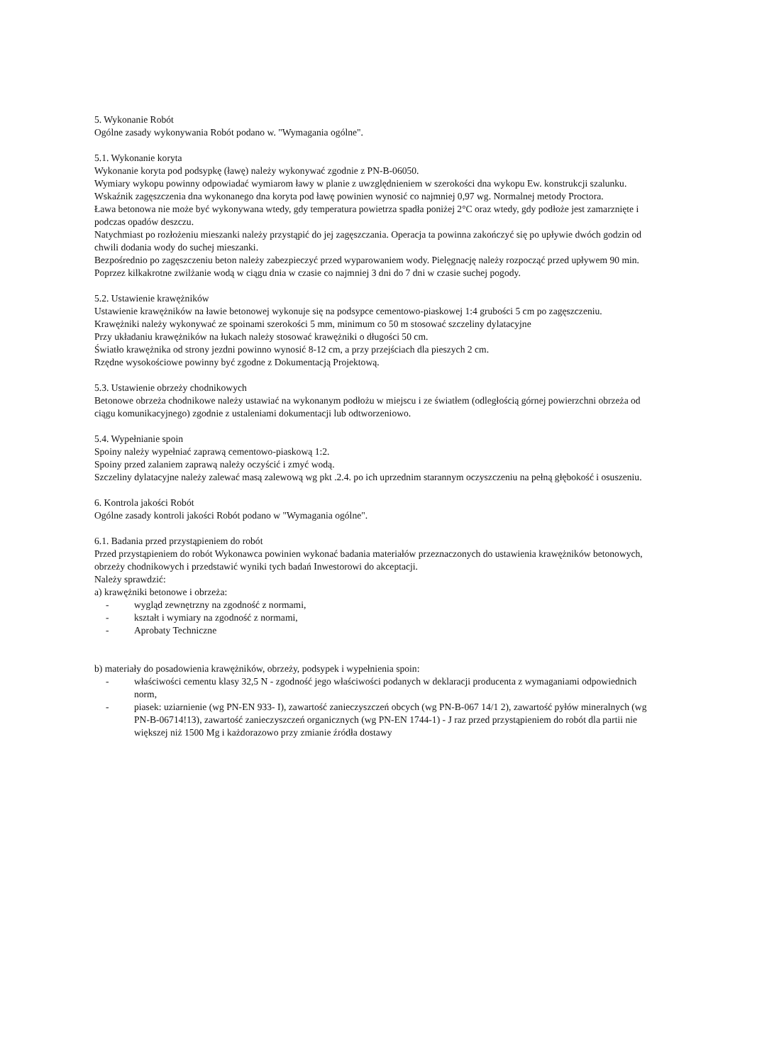5. Wykonanie Robót
Ogólne zasady wykonywania Robót podano w. "Wymagania ogólne".
5.1. Wykonanie koryta
Wykonanie koryta pod podsypkę (ławę) należy wykonywać zgodnie z PN-B-06050.
Wymiary wykopu powinny odpowiadać wymiarom ławy w planie z uwzględnieniem w szerokości dna wykopu Ew. konstrukcji szalunku. Wskaźnik zagęszczenia dna wykonanego dna koryta pod ławę powinien wynosić co najmniej 0,97 wg. Normalnej metody Proctora.
Ława betonowa nie może być wykonywana wtedy, gdy temperatura powietrza spadła poniżej 2°C oraz wtedy, gdy podłoże jest zamarznięte i podczas opadów deszczu.
Natychmiast po rozłożeniu mieszanki należy przystąpić do jej zagęszczania. Operacja ta powinna zakończyć się po upływie dwóch godzin od chwili dodania wody do suchej mieszanki.
Bezpośrednio po zagęszczeniu beton należy zabezpieczyć przed wyparowaniem wody. Pielęgnację należy rozpocząć przed upływem 90 min. Poprzez kilkakrotne zwilżanie wodą w ciągu dnia w czasie co najmniej 3 dni do 7 dni w czasie suchej pogody.
5.2. Ustawienie krawężników
Ustawienie krawężników na ławie betonowej wykonuje się na podsypce cementowo-piaskowej 1:4 grubości 5 cm po zagęszczeniu.
Krawężniki należy wykonywać ze spoinami szerokości 5 mm, minimum co 50 m stosować szczeliny dylatacyjne
Przy układaniu krawężników na łukach należy stosować krawężniki o długości 50 cm.
Światło krawężnika od strony jezdni powinno wynosić 8-12 cm, a przy przejściach dla pieszych 2 cm.
Rzędne wysokościowe powinny być zgodne z Dokumentacją Projektową.
5.3. Ustawienie obrzeży chodnikowych
Betonowe obrzeża chodnikowe należy ustawiać na wykonanym podłożu w miejscu i ze światłem (odległością górnej powierzchni obrzeża od ciągu komunikacyjnego) zgodnie z ustaleniami dokumentacji lub odtworzeniowo.
5.4. Wypełnianie spoin
Spoiny należy wypełniać zaprawą cementowo-piaskową 1:2.
Spoiny przed zalaniem zaprawą należy oczyścić i zmyć wodą.
Szczeliny dylatacyjne należy zalewać masą zalewową wg pkt .2.4. po ich uprzednim starannym oczyszczeniu na pełną głębokość i osuszeniu.
6. Kontrola jakości Robót
Ogólne zasady kontroli jakości Robót podano w "Wymagania ogólne".
6.1. Badania przed przystąpieniem do robót
Przed przystąpieniem do robót Wykonawca powinien wykonać badania materiałów przeznaczonych do ustawienia krawężników betonowych, obrzeży chodnikowych i przedstawić wyniki tych badań Inwestorowi do akceptacji.
Należy sprawdzić:
a) krawężniki betonowe i obrzeża:
- wygląd zewnętrzny na zgodność z normami,
- kształt i wymiary na zgodność z normami,
- Aprobaty Techniczne
b) materiały do posadowienia krawężników, obrzeży, podsypek i wypełnienia spoin:
- właściwości cementu klasy 32,5 N - zgodność jego właściwości podanych w deklaracji producenta z wymaganiami odpowiednich norm,
- piasek: uziarnienie (wg PN-EN 933- I), zawartość zanieczyszczeń obcych (wg PN-B-067 14/1 2), zawartość pyłów mineralnych (wg PN-B-06714!13), zawartość zanieczyszczeń organicznych (wg PN-EN 1744-1) - J raz przed przystąpieniem do robót dla partii nie większej niż 1500 Mg i każdorazowo przy zmianie źródła dostawy